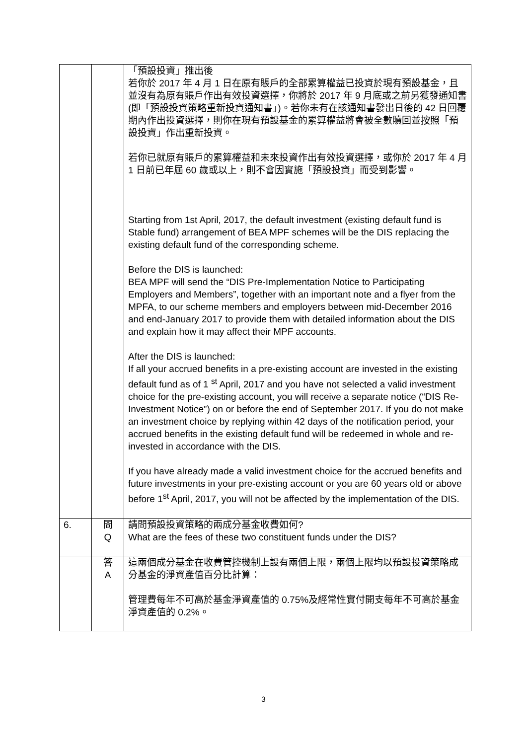| | | 「預設投資」推出後 若你於 2017 年 4 月 1 日在原有賬戶的全部累算權益已投資於現有預設基金，且並沒有為原有賬戶作出有效投資選擇，你將於 2017 年 9 月底或之前另獲發通知書(即「預設投資策略重新投資通知書」)。若你未有在該通知書發出日後的 42 日回覆期內作出投資選擇，則你在現有預設基金的累算權益將會被全數贖回並按照「預設投資」作出重新投資。 若你已就原有賬戶的累算權益和未來投資作出有效投資選擇，或你於 2017 年 4 月 1 日前已年屆 60 歲或以上，則不會因實施「預設投資」而受到影響。 Starting from 1st April, 2017, the default investment (existing default fund is Stable fund) arrangement of BEA MPF schemes will be the DIS replacing the existing default fund of the corresponding scheme. Before the DIS is launched: BEA MPF will send the “DIS Pre-Implementation Notice to Participating Employers and Members”, together with an important note and a flyer from the MPFA, to our scheme members and employers between mid-December 2016 and end-January 2017 to provide them with detailed information about the DIS and explain how it may affect their MPF accounts. After the DIS is launched: If all your accrued benefits in a pre-existing account are invested in the existing default fund as of 1 <sup>st</sup> April, 2017 and you have not selected a valid investment choice for the pre-existing account, you will receive a separate notice (“DIS Re-Investment Notice”) on or before the end of September 2017. If you do not make an investment choice by replying within 42 days of the notification period, your accrued benefits in the existing default fund will be redeemed in whole and re-invested in accordance with the DIS. If you have already made a valid investment choice for the accrued benefits and future investments in your pre-existing account or you are 60 years old or above before 1<sup>st</sup> April, 2017, you will not be affected by the implementation of the DIS. |
| 6. | 問 Q | 請問預設投資策略的兩成分基金收費如何? What are the fees of these two constituent funds under the DIS? |
| | 答 A | 這兩個成分基金在收費管控機制上設有兩個上限，兩個上限均以預設投資策略成分基金的淨資產值百分比計算： 管理費每年不可高於基金淨資產值的 0.75%及經常性實付開支每年不可高於基金淨資產值的 0.2%。 |
3